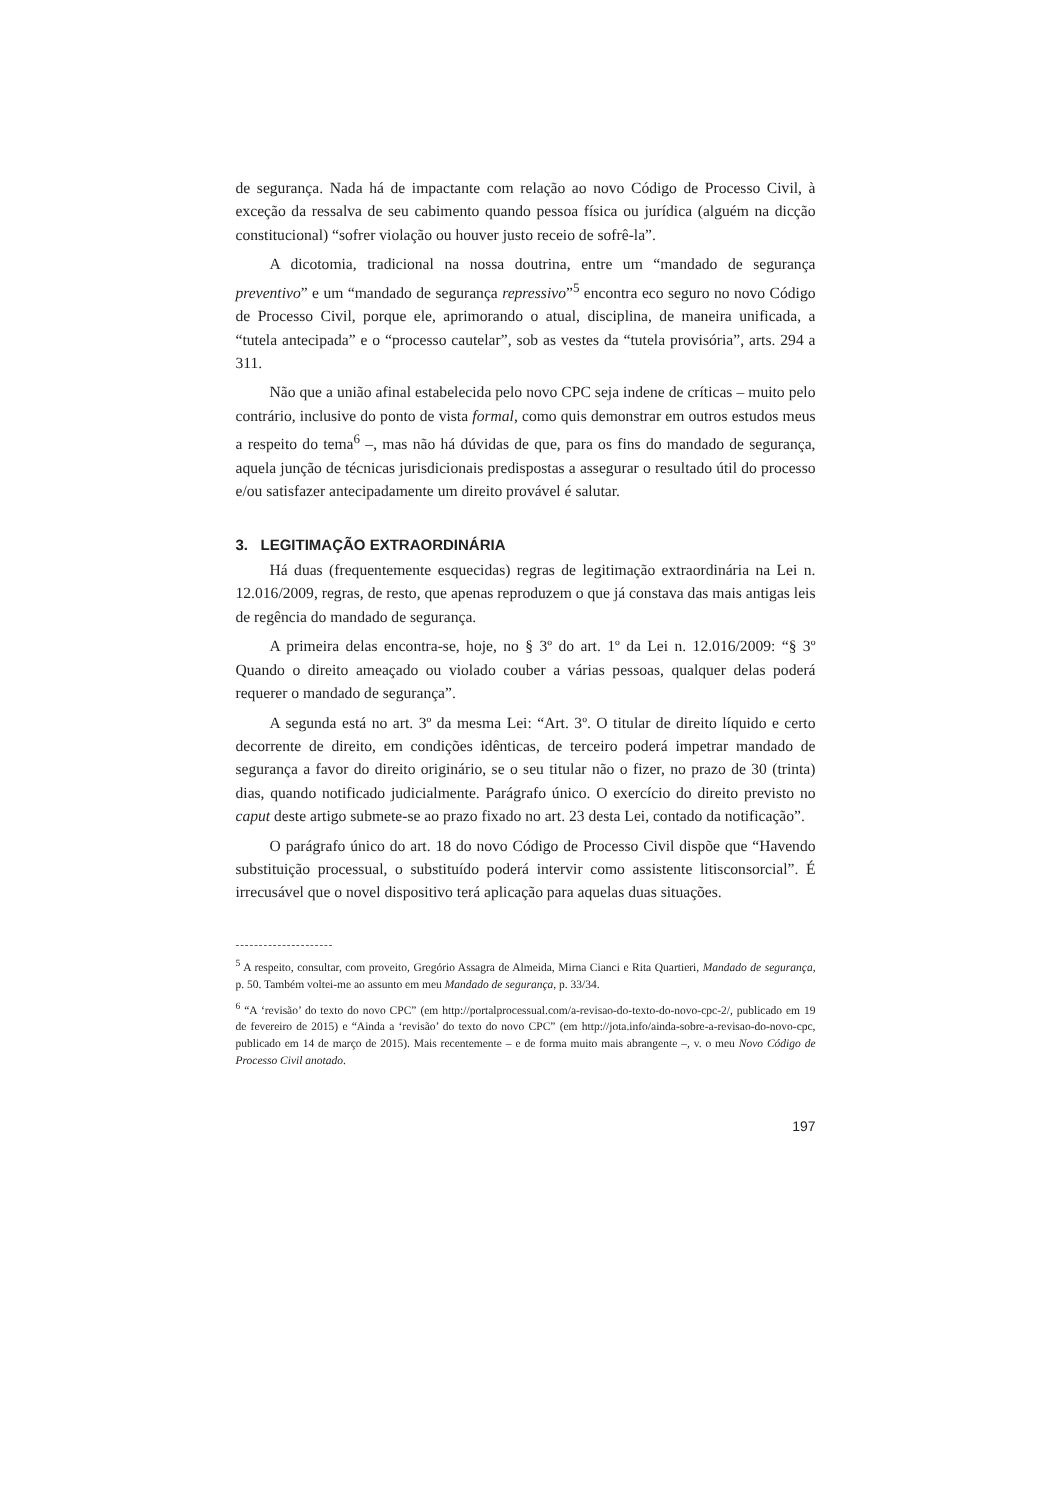de segurança. Nada há de impactante com relação ao novo Código de Processo Civil, à exceção da ressalva de seu cabimento quando pessoa física ou jurídica (alguém na dicção constitucional) “sofrer violação ou houver justo receio de sofrê-la”.
A dicotomia, tradicional na nossa doutrina, entre um “mandado de segurança preventivo” e um “mandado de segurança repressivo”<sup>5</sup> encontra eco seguro no novo Código de Processo Civil, porque ele, aprimorando o atual, disciplina, de maneira unificada, a “tutela antecipada” e o “processo cautelar”, sob as vestes da “tutela provisória”, arts. 294 a 311.
Não que a união afinal estabelecida pelo novo CPC seja indene de críticas – muito pelo contrário, inclusive do ponto de vista formal, como quis demonstrar em outros estudos meus a respeito do tema<sup>6</sup> –, mas não há dúvidas de que, para os fins do mandado de segurança, aquela junção de técnicas jurisdicionais predispostas a assegurar o resultado útil do processo e/ou satisfazer antecipadamente um direito provável é salutar.
3. LEGITIMAÇÃO EXTRAORDINÁRIA
Há duas (frequentemente esquecidas) regras de legitimação extraordinária na Lei n. 12.016/2009, regras, de resto, que apenas reproduzem o que já constava das mais antigas leis de regência do mandado de segurança.
A primeira delas encontra-se, hoje, no § 3º do art. 1º da Lei n. 12.016/2009: “§ 3º Quando o direito ameaçado ou violado couber a várias pessoas, qualquer delas poderá requerer o mandado de segurança”.
A segunda está no art. 3º da mesma Lei: “Art. 3º. O titular de direito líquido e certo decorrente de direito, em condições idênticas, de terceiro poderá impetrar mandado de segurança a favor do direito originário, se o seu titular não o fizer, no prazo de 30 (trinta) dias, quando notificado judicialmente. Parágrafo único. O exercício do direito previsto no caput deste artigo submete-se ao prazo fixado no art. 23 desta Lei, contado da notificação”.
O parágrafo único do art. 18 do novo Código de Processo Civil dispõe que “Havendo substituição processual, o substituído poderá intervir como assistente litisconsorcial”. É irrecusável que o novel dispositivo terá aplicação para aquelas duas situações.
---------------------
<sup>5</sup> A respeito, consultar, com proveito, Gregório Assagra de Almeida, Mirna Cianci e Rita Quartieri, Mandado de segurança, p. 50. Também voltei-me ao assunto em meu Mandado de segurança, p. 33/34.
<sup>6</sup> “A ‘revisão’ do texto do novo CPC” (em http://portalprocessual.com/a-revisao-do-texto-do-novo-cpc-2/, publicado em 19 de fevereiro de 2015) e “Ainda a ‘revisão’ do texto do novo CPC” (em http://jota.info/ainda-sobre-a-revisao-do-novo-cpc, publicado em 14 de março de 2015). Mais recentemente – e de forma muito mais abrangente –, v. o meu Novo Código de Processo Civil anotado.
197